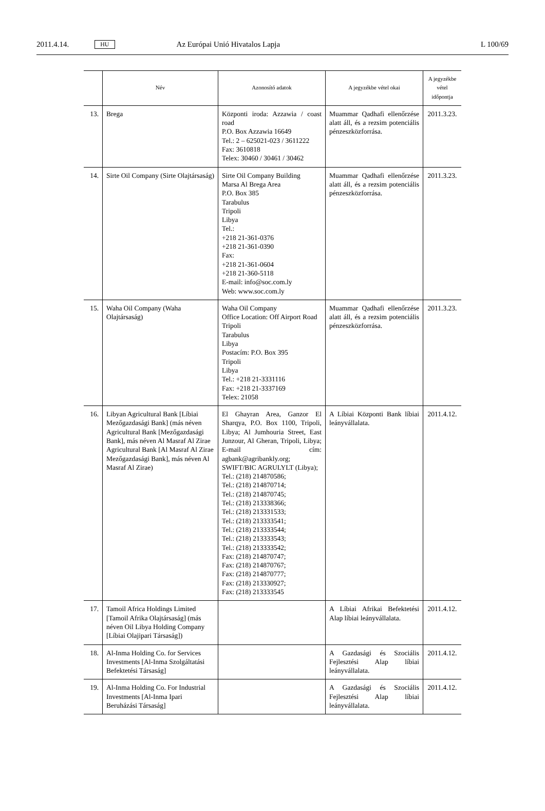2011.4.14. HU Az Európai Unió Hivatalos Lapja L 100/69
| | Név | Azonosító adatok | A jegyzékbe vétel okai | A jegyzékbe vétel időpontja |
| --- | --- | --- | --- | --- |
| 13. | Brega | Központi iroda: Azzawia / coast road P.O. Box Azzawia 16649 Tel.: 2 – 625021-023 / 3611222 Fax: 3610818 Telex: 30460 / 30461 / 30462 | Muammar Qadhafi ellenőrzése alatt áll, és a rezsim potenciális pénzeszközforrása. | 2011.3.23. |
| 14. | Sirte Oil Company (Sirte Olajtársaság) | Sirte Oil Company Building Marsa Al Brega Area P.O. Box 385 Tarabulus Tripoli Libya Tel.: +218 21-361-0376 +218 21-361-0390 Fax: +218 21-361-0604 +218 21-360-5118 E-mail: info@soc.com.ly Web: www.soc.com.ly | Muammar Qadhafi ellenőrzése alatt áll, és a rezsim potenciális pénzeszközforrása. | 2011.3.23. |
| 15. | Waha Oil Company (Waha Olajtársaság) | Waha Oil Company Office Location: Off Airport Road Tripoli Tarabulus Libya Postacím: P.O. Box 395 Tripoli Libya Tel.: +218 21-3331116 Fax: +218 21-3337169 Telex: 21058 | Muammar Qadhafi ellenőrzése alatt áll, és a rezsim potenciális pénzeszközforrása. | 2011.3.23. |
| 16. | Libyan Agricultural Bank [Líbiai Mezőgazdasági Bank] (más néven Agricultural Bank [Mezőgazdasági Bank], más néven Al Masraf Al Zirae Agricultural Bank [Al Masraf Al Zirae Mezőgazdasági Bank], más néven Al Masraf Al Zirae) | El Ghayran Area, Ganzor El Sharqya, P.O. Box 1100, Tripoli, Libya; Al Jumhouria Street, East Junzour, Al Gheran, Tripoli, Libya; E-mail cím: agbank@agribankly.org; SWIFT/BIC AGRULYLT (Libya); Tel.: (218) 214870586; Tel.: (218) 214870714; Tel.: (218) 214870745; Tel.: (218) 213338366; Tel.: (218) 213331533; Tel.: (218) 213333541; Tel.: (218) 213333544; Tel.: (218) 213333543; Tel.: (218) 213333542; Fax: (218) 214870747; Fax: (218) 214870767; Fax: (218) 214870777; Fax: (218) 213330927; Fax: (218) 213333545 | A Líbiai Központi Bank líbiai leányvállalata. | 2011.4.12. |
| 17. | Tamoil Africa Holdings Limited [Tamoil Afrika Olajtársaság] (más néven Oil Libya Holding Company [Líbiai Olajipari Társaság]) | | A Líbiai Afrikai Befektetési Alap líbiai leányvállalata. | 2011.4.12. |
| 18. | Al-Inma Holding Co. for Services Investments [Al-Inma Szolgáltatási Befektetési Társaság] | | A Gazdasági és Szociális Fejlesztési Alap líbiai leányvállalata. | 2011.4.12. |
| 19. | Al-Inma Holding Co. For Industrial Investments [Al-Inma Ipari Beruházási Társaság] | | A Gazdasági és Szociális Fejlesztési Alap líbiai leányvállalata. | 2011.4.12. |